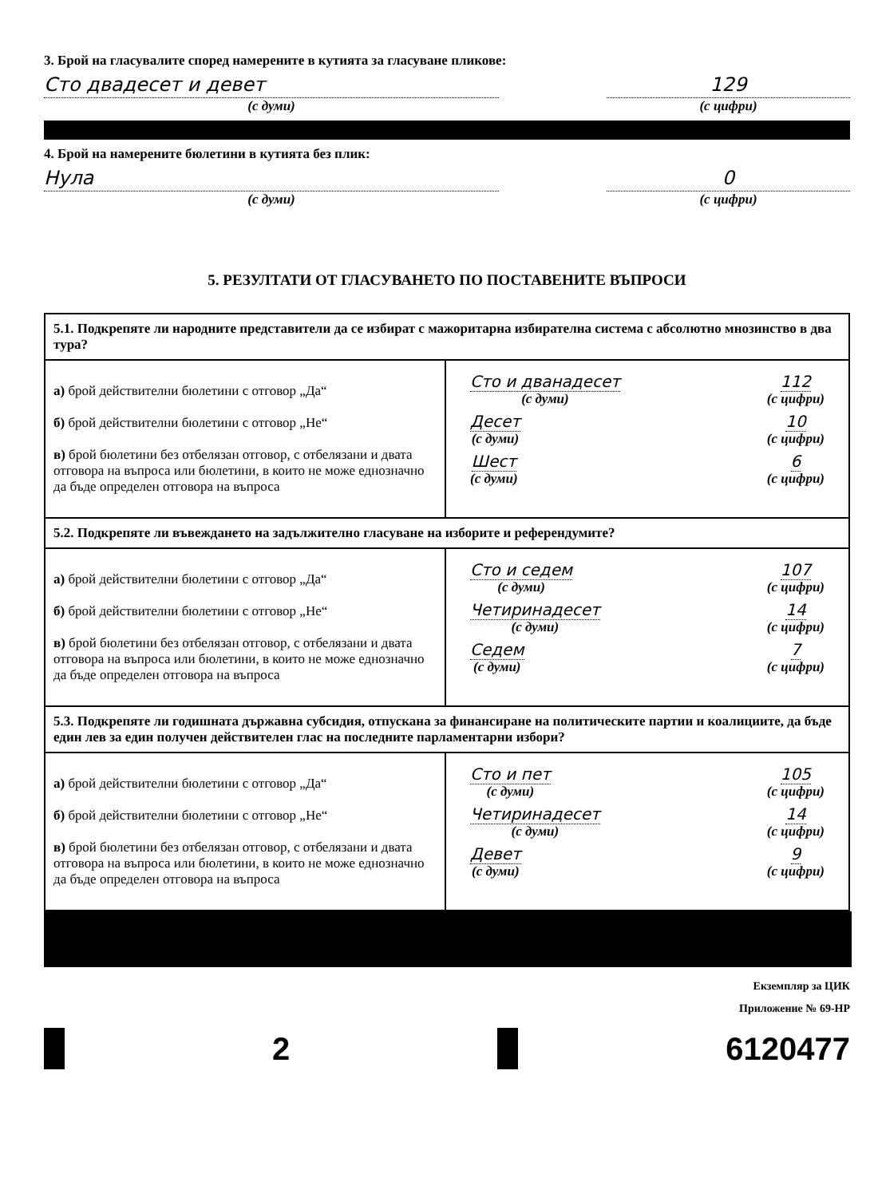3. Брой на гласувалите според намерените в кутията за гласуване пликове:
Сто двадесет и девет
(с думи)
129
(с цифри)
4. Брой на намерените бюлетини в кутията без плик:
Нула
(с думи)
0
(с цифри)
5. РЕЗУЛТАТИ ОТ ГЛАСУВАНЕТО ПО ПОСТАВЕНИТЕ ВЪПРОСИ
| 5.1. Подкрепяте ли народните представители да се избират с мажоритарна избирателна система с абсолютно мнозинство в два тура? | |
| а) брой действителни бюлетини с отговор „Да“ б) брой действителни бюлетини с отговор „Не“ в) брой бюлетини без отбелязан отговор, с отбелязани и двата отговора на въпроса или бюлетини, в които не може еднозначно да бъде определен отговора на въпроса | Сто и дванадесет (с думи) 112 (с цифри) Десет (с думи) 10 (с цифри) Шест (с думи) 6 (с цифри) |
| 5.2. Подкрепяте ли въвеждането на задължително гласуване на изборите и референдумите? | |
| а) брой действителни бюлетини с отговор „Да“ б) брой действителни бюлетини с отговор „Не“ в) брой бюлетини без отбелязан отговор, с отбелязани и двата отговора на въпроса или бюлетини, в които не може еднозначно да бъде определен отговора на въпроса | Сто и седем (с думи) 107 (с цифри) Четиринадесет (с думи) 14 (с цифри) Седем (с думи) 7 (с цифри) |
| 5.3. Подкрепяте ли годишната държавна субсидия, отпускана за финансиране на политическите партии и коалициите, да бъде един лев за един получен действителен глас на последните парламентарни избори? | |
| а) брой действителни бюлетини с отговор „Да“ б) брой действителни бюлетини с отговор „Не“ в) брой бюлетини без отбелязан отговор, с отбелязани и двата отговора на въпроса или бюлетини, в които не може еднозначно да бъде определен отговора на въпроса | Сто и пет (с думи) 105 (с цифри) Четиринадесет (с думи) 14 (с цифри) Девет (с думи) 9 (с цифри) |
Екземпляр за ЦИК
Приложение № 69-НР
2 6120477